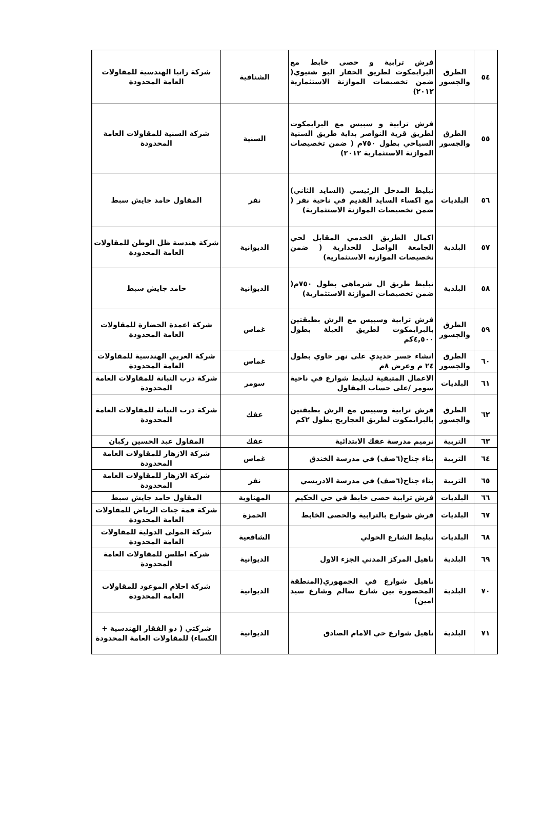| ٥٤ | الطرق والجسور | فرش ترابية و حصى خابط مع البرايمكوت لطريق الحفار البو شتيوي( ضمن تخصيصات الموازنة الاستثمارية ٢٠١٢) | الشنافية | شركة رانيا الهندسية للمقاولات العامة المحدودة |
| ٥٥ | الطرق والجسور | فرش ترابية و سبيس مع البرايمكوت لطريق قرية النواصر بداية طريق السنية السياحي بطول ٧٥٠م ( ضمن تخصيصات الموازنة الاستثمارية ٢٠١٢) | السنية | شركة السنية للمقاولات العامة المحدودة |
| ٥٦ | البلديات | تبليط المدخل الرئيسي (السايد الثاني) مع اكساء السايد القديم في ناحية نفر ( ضمن تخصيصات الموازنة الاستثمارية) | نفر | المقاول حامد جايش سبط |
| ٥٧ | البلدية | اكمال الطريق الخدمي المقابل لحي الجامعة الواصل للجدارية ( ضمن تخصيصات الموازنة الاستثمارية) | الديوانية | شركة هندسة ظل الوطن للمقاولات العامة المحدودة |
| ٥٨ | البلدية | تبليط طريق ال شرماهي بطول ٧٥٠م( ضمن تخصيصات الموازنة الاستثمارية) | الديوانية | حامد جايش سبط |
| ٥٩ | الطرق والجسور | فرش ترابية وسبيس مع الرش بطبقتين بالبرايمكوت لطريق العيلة بطول ٤,٥٠٠كم | غماس | شركة اعمدة الحضارة للمقاولات العامة المحدودة |
| ٦٠ | الطرق والجسور | انشاء جسر حديدي على نهر حاوي بطول ٢٤ م وعرض ٨م | غماس | شركة العربي الهندسية للمقاولات العامة المحدودة |
| ٦١ | البلديات | الاعمال المتبقية لتبليط شوارع في ناحية سومر /على حساب المقاول | سومر | شركة درب التبانة للمقاولات العامة المحدودة |
| ٦٢ | الطرق والجسور | فرش ترابية وسبيس مع الرش بطبقتين بالبرايمكوت لطريق العجاريج بطول ٢كم | عفك | شركة درب التبانة للمقاولات العامة المحدودة |
| ٦٣ | التربية | ترميم مدرسة عفك الابتدائية | عفك | المقاول عبد الحسين ركبان |
| ٦٤ | التربية | بناء جناح(٦صف) في مدرسة الخندق | غماس | شركة الازهار للمقاولات العامة المحدودة |
| ٦٥ | التربية | بناء جناح(٦صف) في مدرسة الادريسي | نفر | شركة الازهار للمقاولات العامة المحدودة |
| ٦٦ | البلديات | فرش ترابية حصى خابط في حي الحكيم | المهناوية | المقاول حامد جايش سبط |
| ٦٧ | البلديات | فرش شوارع بالترابية والحصى الخابط | الحمزة | شركة قمة جنات الرياض للمقاولات العامة المحدودة |
| ٦٨ | البلديات | تبليط الشارع الحولي | الشافعية | شركة المولى الدولية للمقاولات العامة المحدودة |
| ٦٩ | البلدية | تاهيل المركز المدني الجزء الاول | الديوانية | شركة اطلس للمقاولات العامة المحدودة |
| ٧٠ | البلدية | تاهيل شوارع في الجمهوري(المنطقة المحصورة بين شارع سالم وشارع سيد امين) | الديوانية | شركة احلام الموعود للمقاولات العامة المحدودة |
| ٧١ | البلدية | تاهيل شوارع حي الامام الصادق | الديوانية | شركتي ( ذو الفقار الهندسية + الكساء) للمقاولات العامة المحدودة |